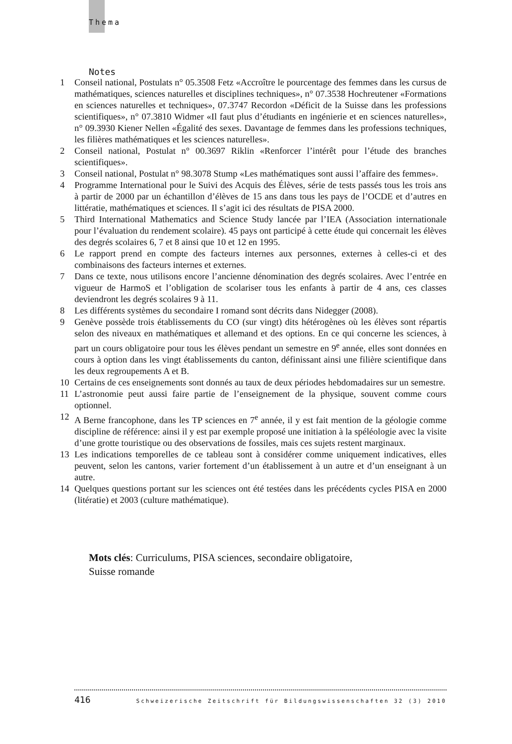Thema
Notes
1 Conseil national, Postulats n° 05.3508 Fetz «Accroître le pourcentage des femmes dans les cursus de mathématiques, sciences naturelles et disciplines techniques», n° 07.3538 Hochreutener «Formations en sciences naturelles et techniques», 07.3747 Recordon «Déficit de la Suisse dans les professions scientifiques», n° 07.3810 Widmer «Il faut plus d’étudiants en ingénierie et en sciences naturelles», n° 09.3930 Kiener Nellen «Égalité des sexes. Davantage de femmes dans les professions techniques, les filières mathématiques et les sciences naturelles».
2 Conseil national, Postulat n° 00.3697 Riklin «Renforcer l’intérêt pour l’étude des branches scientifiques».
3 Conseil national, Postulat n° 98.3078 Stump «Les mathématiques sont aussi l’affaire des femmes».
4 Programme International pour le Suivi des Acquis des Élèves, série de tests passés tous les trois ans à partir de 2000 par un échantillon d’élèves de 15 ans dans tous les pays de l’OCDE et d’autres en littératie, mathématiques et sciences. Il s’agit ici des résultats de PISA 2000.
5 Third International Mathematics and Science Study lancée par l’IEA (Association internationale pour l’évaluation du rendement scolaire). 45 pays ont participé à cette étude qui concernait les élèves des degrés scolaires 6, 7 et 8 ainsi que 10 et 12 en 1995.
6 Le rapport prend en compte des facteurs internes aux personnes, externes à celles-ci et des combinaisons des facteurs internes et externes.
7 Dans ce texte, nous utilisons encore l’ancienne dénomination des degrés scolaires. Avec l’entrée en vigueur de HarmoS et l’obligation de scolariser tous les enfants à partir de 4 ans, ces classes deviendront les degrés scolaires 9 à 11.
8 Les différents systèmes du secondaire I romand sont décrits dans Nidegger (2008).
9 Genève possède trois établissements du CO (sur vingt) dits hétérogènes où les élèves sont répartis selon des niveaux en mathématiques et allemand et des options. En ce qui concerne les sciences, à part un cours obligatoire pour tous les élèves pendant un semestre en 9<sup>e</sup> année, elles sont données en cours à option dans les vingt établissements du canton, définissant ainsi une filière scientifique dans les deux regroupements A et B.
10 Certains de ces enseignements sont donnés au taux de deux périodes hebdomadaires sur un semestre.
11 L’astronomie peut aussi faire partie de l’enseignement de la physique, souvent comme cours optionnel.
12 A Berne francophone, dans les TP sciences en 7<sup>e</sup> année, il y est fait mention de la géologie comme discipline de référence: ainsi il y est par exemple proposé une initiation à la spéléologie avec la visite d’une grotte touristique ou des observations de fossiles, mais ces sujets restent marginaux.
13 Les indications temporelles de ce tableau sont à considérer comme uniquement indicatives, elles peuvent, selon les cantons, varier fortement d’un établissement à un autre et d’un enseignant à un autre.
14 Quelques questions portant sur les sciences ont été testées dans les précédents cycles PISA en 2000 (litératie) et 2003 (culture mathématique).
Mots clés: Curriculums, PISA sciences, secondaire obligatoire,
Suisse romande
416 Schweizerische Zeitschrift für Bildungswissenschaften 32 (3) 2010